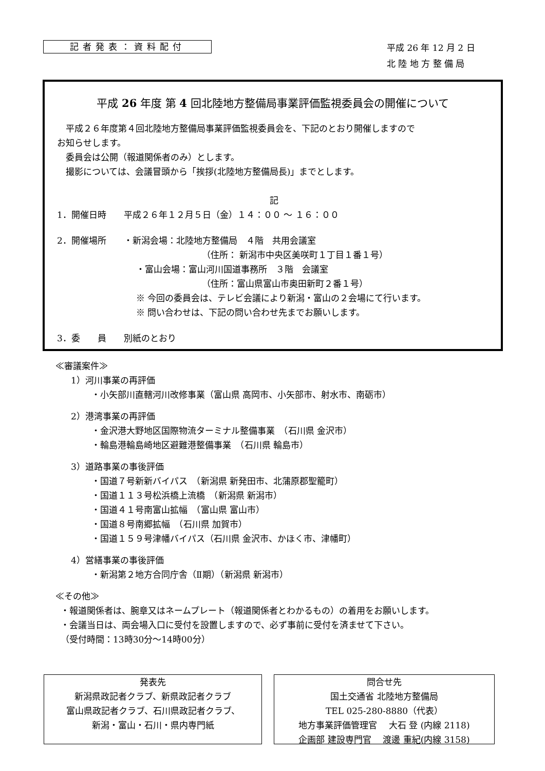記者発表：資料配付
平成 26 年 12 月 2 日
北 陸 地 方 整 備 局
平成 26 年度 第 4 回北陸地方整備局事業評価監視委員会の開催について
　平成２６年度第４回北陸地方整備局事業評価監視委員会を、下記のとおり開催しますので
お知らせします。
　委員会は公開（報道関係者のみ）とします。
　撮影については、会議冒頭から「挨拶(北陸地方整備局長)」までとします。
記
1．開催日時　　平成２６年１２月５日（金）１４：００ ～ １６：００
2．開催場所　　・新潟会場：北陸地方整備局　４階　共用会議室
（住所： 新潟市中央区美咲町１丁目１番１号）
・富山会場：富山河川国道事務所　３階　会議室
（住所：富山県富山市奥田新町２番１号）
※ 今回の委員会は、テレビ会議により新潟・富山の２会場にて行います。
※ 問い合わせは、下記の問い合わせ先までお願いします。
3．委　　員　　別紙のとおり
≪審議案件≫
1）河川事業の再評価
・小矢部川直轄河川改修事業（富山県 高岡市、小矢部市、射水市、南砺市）
2）港湾事業の再評価
・金沢港大野地区国際物流ターミナル整備事業　（石川県 金沢市）
・輪島港輪島崎地区避難港整備事業　（石川県 輪島市）
3）道路事業の事後評価
・国道７号新新バイパス　（新潟県 新発田市、北蒲原郡聖籠町）
・国道１１３号松浜橋上流橋　（新潟県 新潟市）
・国道４１号南富山拡幅　（富山県 富山市）
・国道８号南郷拡幅　（石川県 加賀市）
・国道１５９号津幡バイパス（石川県 金沢市、かほく市、津幡町）
4）営繕事業の事後評価
・新潟第２地方合同庁舎（Ⅱ期）（新潟県 新潟市）
≪その他≫
・報道関係者は、腕章又はネームプレート（報道関係者とわかるもの）の着用をお願いします。
・会議当日は、両会場入口に受付を設置しますので、必ず事前に受付を済ませて下さい。
（受付時間：13時30分～14時00分）
発表先
新潟県政記者クラブ、新県政記者クラブ
富山県政記者クラブ、石川県政記者クラブ、
新潟・富山・石川・県内専門紙
問合せ先
国土交通省 北陸地方整備局
TEL 025-280-8880（代表）
地方事業評価管理官　 大石 登 (内線 2118)
企画部 建設専門官　 渡邊 重紀(内線 3158)